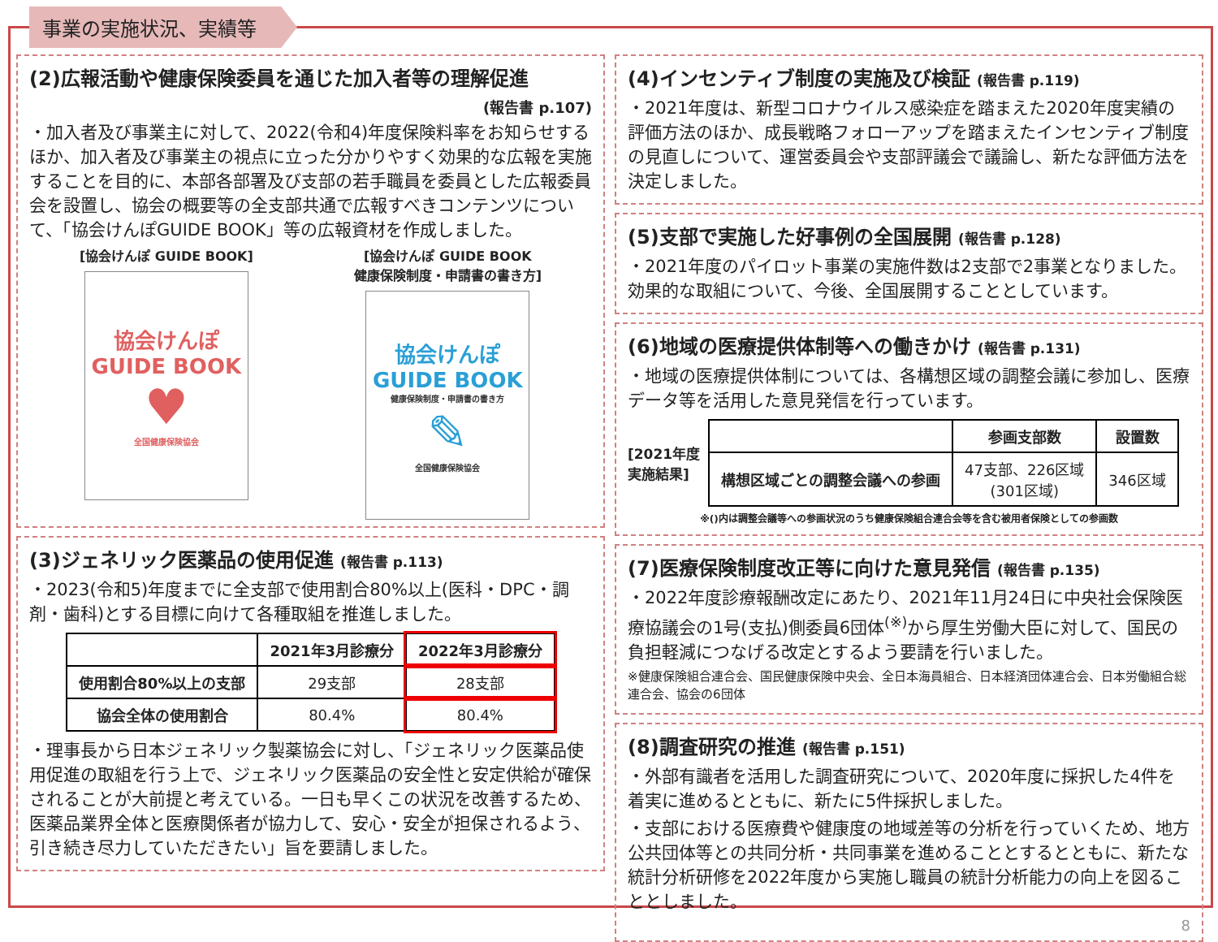事業の実施状況、実績等
(2)広報活動や健康保険委員を通じた加入者等の理解促進
(報告書 p.107)
・加入者及び事業主に対して、2022(令和4)年度保険料率をお知らせするほか、加入者及び事業主の視点に立った分かりやすく効果的な広報を実施することを目的に、本部各部署及び支部の若手職員を委員とした広報委員会を設置し、協会の概要等の全支部共通で広報すべきコンテンツについて、「協会けんぽGUIDE BOOK」等の広報資材を作成しました。
[協会けんぽ GUIDE BOOK]
協会けんぽ
GUIDE BOOK
♥
全国健康保険協会
[協会けんぽ GUIDE BOOK
健康保険制度・申請書の書き方]
協会けんぽ
GUIDE BOOK
健康保険制度・申請書の書き方
✎
全国健康保険協会
(3)ジェネリック医薬品の使用促進 (報告書 p.113)
・2023(令和5)年度までに全支部で使用割合80%以上(医科・DPC・調剤・歯科)とする目標に向けて各種取組を推進しました。
| | 2021年3月診療分 | 2022年3月診療分 |
| --- | --- | --- |
| 使用割合80%以上の支部 | 29支部 | 28支部 |
| 協会全体の使用割合 | 80.4% | 80.4% |
・理事長から日本ジェネリック製薬協会に対し、「ジェネリック医薬品使用促進の取組を行う上で、ジェネリック医薬品の安全性と安定供給が確保されることが大前提と考えている。一日も早くこの状況を改善するため、医薬品業界全体と医療関係者が協力して、安心・安全が担保されるよう、引き続き尽力していただきたい」旨を要請しました。
(4)インセンティブ制度の実施及び検証 (報告書 p.119)
・2021年度は、新型コロナウイルス感染症を踏まえた2020年度実績の評価方法のほか、成長戦略フォローアップを踏まえたインセンティブ制度の見直しについて、運営委員会や支部評議会で議論し、新たな評価方法を決定しました。
(5)支部で実施した好事例の全国展開 (報告書 p.128)
・2021年度のパイロット事業の実施件数は2支部で2事業となりました。効果的な取組について、今後、全国展開することとしています。
(6)地域の医療提供体制等への働きかけ (報告書 p.131)
・地域の医療提供体制については、各構想区域の調整会議に参加し、医療データ等を活用した意見発信を行っています。
[2021年度
実施結果]
| | 参画支部数 | 設置数 |
| --- | --- | --- |
| 構想区域ごとの調整会議への参画 | 47支部、226区域 (301区域) | 346区域 |
※()内は調整会議等への参画状況のうち健康保険組合連合会等を含む被用者保険としての参画数
(7)医療保険制度改正等に向けた意見発信 (報告書 p.135)
・2022年度診療報酬改定にあたり、2021年11月24日に中央社会保険医療協議会の1号(支払)側委員6団体<sup>(※)</sup>から厚生労働大臣に対して、国民の負担軽減につなげる改定とするよう要請を行いました。
※健康保険組合連合会、国民健康保険中央会、全日本海員組合、日本経済団体連合会、日本労働組合総連合会、協会の6団体
(8)調査研究の推進 (報告書 p.151)
・外部有識者を活用した調査研究について、2020年度に採択した4件を着実に進めるとともに、新たに5件採択しました。
・支部における医療費や健康度の地域差等の分析を行っていくため、地方公共団体等との共同分析・共同事業を進めることとするとともに、新たな統計分析研修を2022年度から実施し職員の統計分析能力の向上を図ることとしました。
8